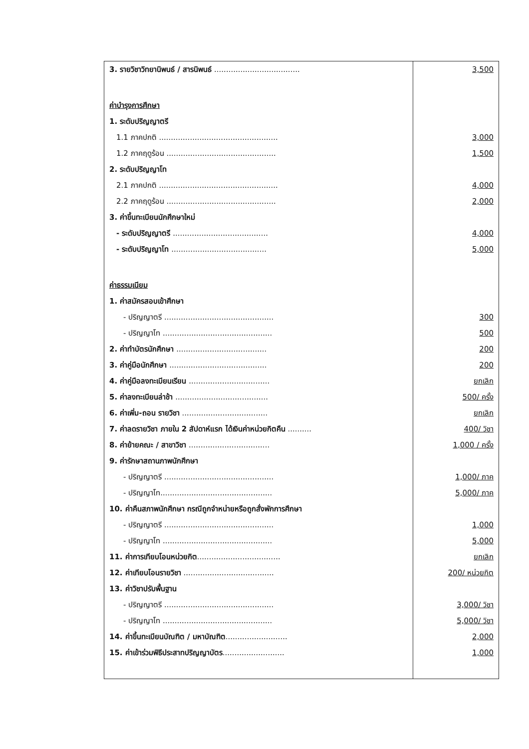| 3. รายวิชาวิทยานิพนธ์ / สารนิพนธ์ .................................... | 3,500 |
| ค่าบำรุงการศึกษา | |
| 1. ระดับปริญญาตรี | |
| 1.1 ภาคปกติ .................................................. | 3,000 |
| 1.2 ภาคฤดูร้อน .............................................. | 1,500 |
| 2. ระดับปริญญาโท | |
| 2.1 ภาคปกติ .................................................. | 4,000 |
| 2.2 ภาคฤดูร้อน .............................................. | 2,000 |
| 3. ค่าขึ้นทะเบียนนักศึกษาใหม่ | |
| - ระดับปริญญาตรี ........................................ | 4,000 |
| - ระดับปริญญาโท ........................................ | 5,000 |
| ค่าธรรมเนียม | |
| 1. ค่าสมัครสอบเข้าศึกษา | |
| - ปริญญาตรี .............................................. | 300 |
| - ปริญญาโท .............................................. | 500 |
| 2. ค่าทำบัตรนักศึกษา ...................................... | 200 |
| 3. ค่าคู่มือนักศึกษา ......................................... | 200 |
| 4. ค่าคู่มือลงทะเบียนเรียน .................................. | ยกเลิก |
| 5. ค่าลงทะเบียนล่าช้า ....................................... | 500/ ครั้ง |
| 6. ค่าเพิ่ม-ถอน รายวิชา .................................... | ยกเลิก |
| 7. ค่าลดรายวิชา ภายใน 2 สัปดาห์แรก ได้เงินค่าหน่วยกิตคืน .......... | 400/ วิชา |
| 8. ค่าย้ายคณะ / สาขาวิชา .................................. | 1,000 / ครั้ง |
| 9. ค่ารักษาสถานภาพนักศึกษา | |
| - ปริญญาตรี .............................................. | 1,000/ ภาค |
| - ปริญญาโท............................................... | 5,000/ ภาค |
| 10. ค่าคืนสภาพนักศึกษา กรณีถูกจำหน่ายหรือถูกสั่งพักการศึกษา | |
| - ปริญญาตรี .............................................. | 1,000 |
| - ปริญญาโท .............................................. | 5,000 |
| 11. ค่าการเทียบโอนหน่วยกิต ................................... | ยกเลิก |
| 12. ค่าเทียบโอนรายวิชา ...................................... | 200/ หน่วยกิต |
| 13. ค่าวิชาปรับพื้นฐาน | |
| - ปริญญาตรี .............................................. | 3,000/ วิชา |
| - ปริญญาโท .............................................. | 5,000/ วิชา |
| 14. ค่าขึ้นทะเบียนบัณฑิต / มหาบัณฑิต .......................... | 2,000 |
| 15. ค่าเข้าร่วมพิธีประสาทปริญญาบัตร .......................... | 1,000 |